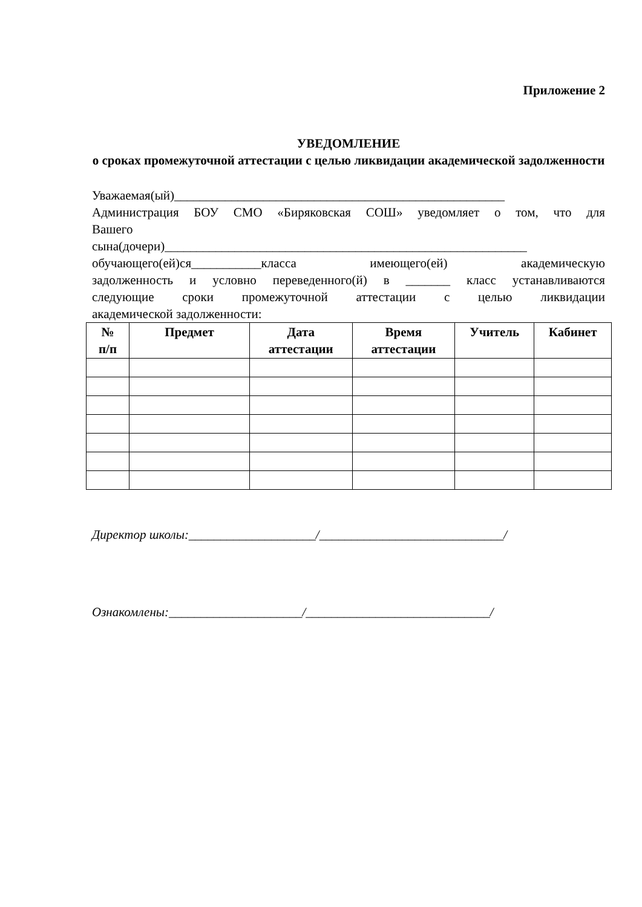Приложение 2
УВЕДОМЛЕНИЕ
о сроках промежуточной аттестации с целью ликвидации академической задолженности
Уважаемая(ый)____________________________________________________
Администрация БОУ СМО «Биряковская СОШ» уведомляет о том, что для
Вашего
сына(дочери)_________________________________________________________
обучающего(ей)ся___________класса имеющего(ей) академическую
задолженность и условно переведенного(й) в _______ класс устанавливаются
следующие сроки промежуточной аттестации с целью ликвидации
академической задолженности:
| № п/п | Предмет | Дата аттестации | Время аттестации | Учитель | Кабинет |
| --- | --- | --- | --- | --- | --- |
Директор школы:____________________/_____________________________/
Ознакомлены:_____________________/_____________________________/